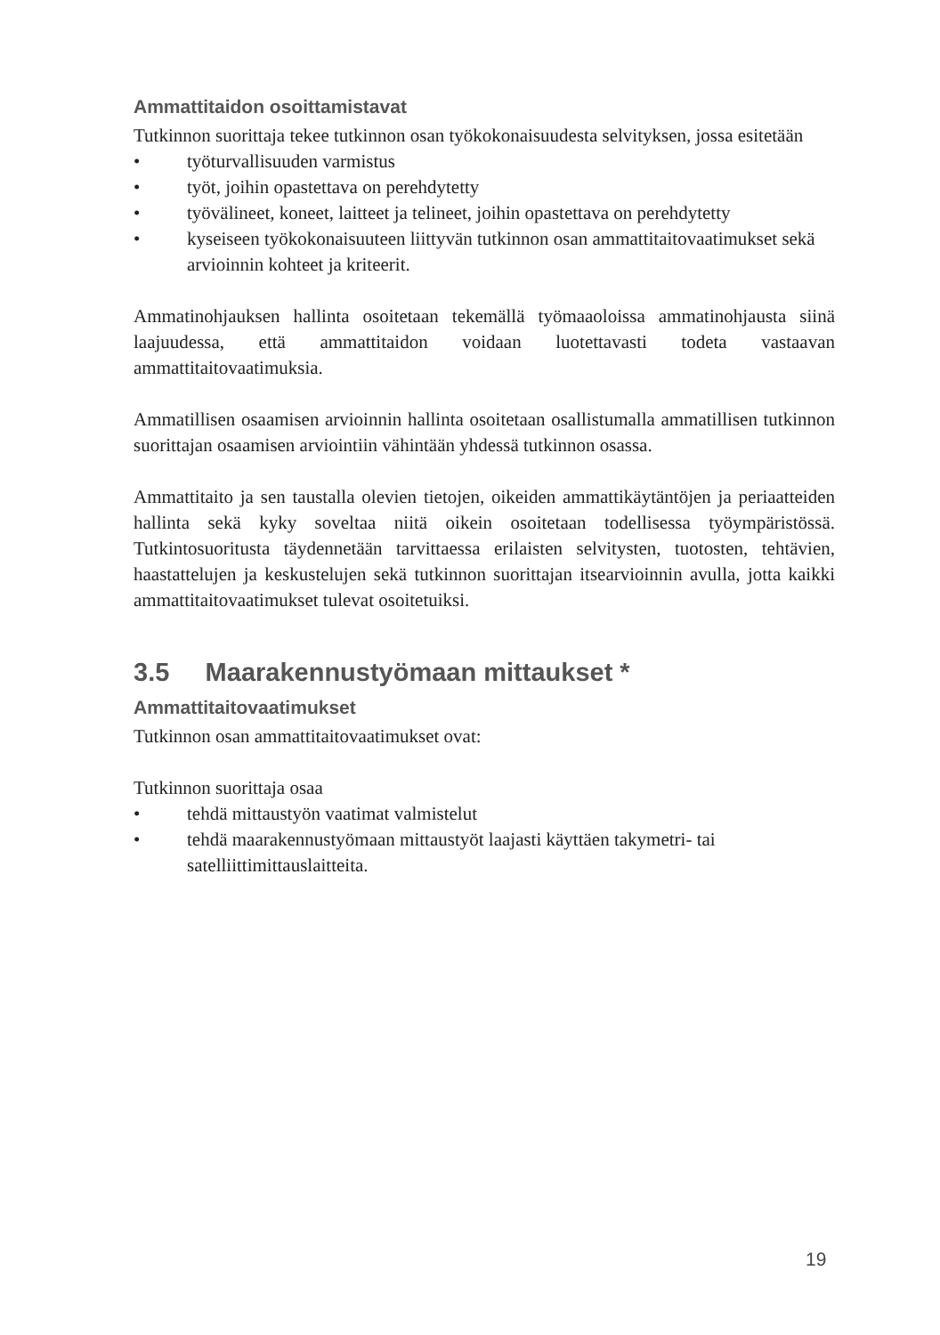Ammattitaidon osoittamistavat
Tutkinnon suorittaja tekee tutkinnon osan työkokonaisuudesta selvityksen, jossa esitetään
• työturvallisuuden varmistus
• työt, joihin opastettava on perehdytetty
• työvälineet, koneet, laitteet ja telineet, joihin opastettava on perehdytetty
• kyseiseen työkokonaisuuteen liittyvän tutkinnon osan ammattitaitovaatimukset sekä arvioinnin kohteet ja kriteerit.
Ammatinohjauksen hallinta osoitetaan tekemällä työmaaoloissa ammatinohjausta siinä laajuudessa, että ammattitaidon voidaan luotettavasti todeta vastaavan ammattitaitovaatimuksia.
Ammatillisen osaamisen arvioinnin hallinta osoitetaan osallistumalla ammatillisen tutkinnon suorittajan osaamisen arviointiin vähintään yhdessä tutkinnon osassa.
Ammattitaito ja sen taustalla olevien tietojen, oikeiden ammattikäytäntöjen ja periaatteiden hallinta sekä kyky soveltaa niitä oikein osoitetaan todellisessa työympäristössä. Tutkintosuoritusta täydennetään tarvittaessa erilaisten selvitysten, tuotosten, tehtävien, haastattelujen ja keskustelujen sekä tutkinnon suorittajan itsearvioinnin avulla, jotta kaikki ammattitaitovaatimukset tulevat osoitetuiksi.
3.5 Maarakennustyömaan mittaukset *
Ammattitaitovaatimukset
Tutkinnon osan ammattitaitovaatimukset ovat:
Tutkinnon suorittaja osaa
• tehdä mittaustyön vaatimat valmistelut
• tehdä maarakennustyömaan mittaustyöt laajasti käyttäen takymetri- tai satelliittimittauslaitteita.
19